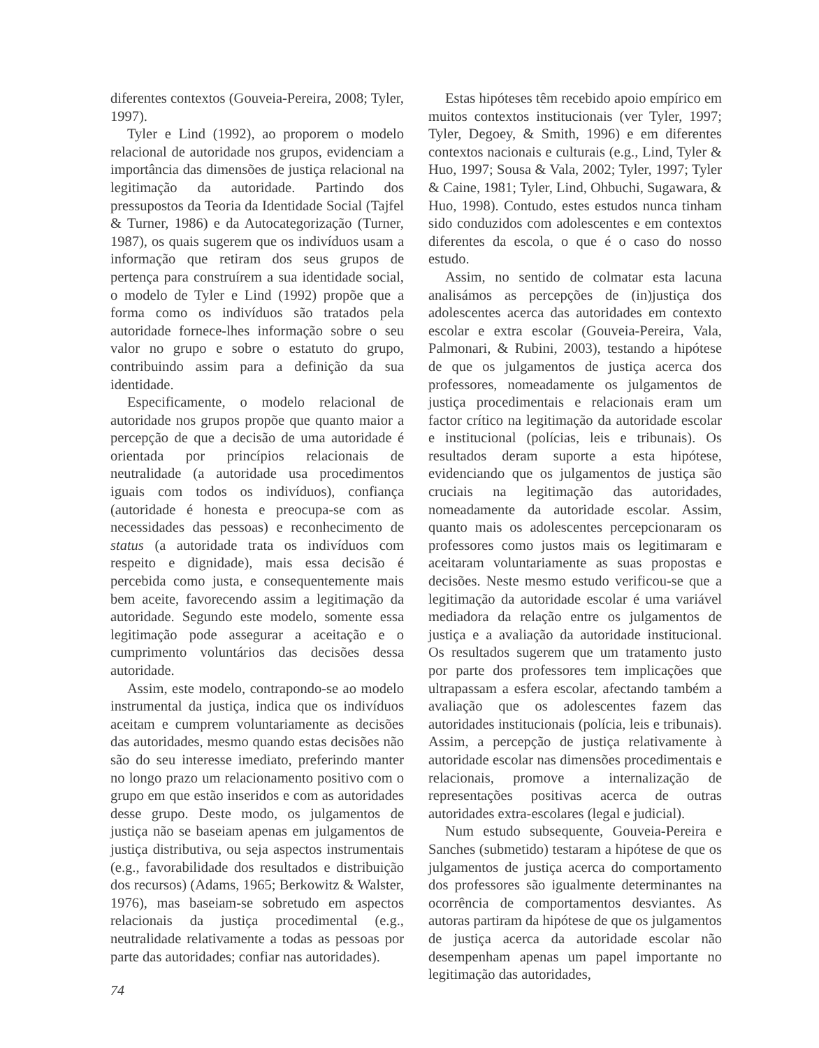diferentes contextos (Gouveia-Pereira, 2008; Tyler, 1997).
Tyler e Lind (1992), ao proporem o modelo relacional de autoridade nos grupos, evidenciam a importância das dimensões de justiça relacional na legitimação da autoridade. Partindo dos pressupostos da Teoria da Identidade Social (Tajfel & Turner, 1986) e da Autocategorização (Turner, 1987), os quais sugerem que os indivíduos usam a informação que retiram dos seus grupos de pertença para construírem a sua identidade social, o modelo de Tyler e Lind (1992) propõe que a forma como os indivíduos são tratados pela autoridade fornece-lhes informação sobre o seu valor no grupo e sobre o estatuto do grupo, contribuindo assim para a definição da sua identidade.
Especificamente, o modelo relacional de autoridade nos grupos propõe que quanto maior a percepção de que a decisão de uma autoridade é orientada por princípios relacionais de neutralidade (a autoridade usa procedimentos iguais com todos os indivíduos), confiança (autoridade é honesta e preocupa-se com as necessidades das pessoas) e reconhecimento de status (a autoridade trata os indivíduos com respeito e dignidade), mais essa decisão é percebida como justa, e consequentemente mais bem aceite, favorecendo assim a legitimação da autoridade. Segundo este modelo, somente essa legitimação pode assegurar a aceitação e o cumprimento voluntários das decisões dessa autoridade.
Assim, este modelo, contrapondo-se ao modelo instrumental da justiça, indica que os indivíduos aceitam e cumprem voluntariamente as decisões das autoridades, mesmo quando estas decisões não são do seu interesse imediato, preferindo manter no longo prazo um relacionamento positivo com o grupo em que estão inseridos e com as autoridades desse grupo. Deste modo, os julgamentos de justiça não se baseiam apenas em julgamentos de justiça distributiva, ou seja aspectos instrumentais (e.g., favorabilidade dos resultados e distribuição dos recursos) (Adams, 1965; Berkowitz & Walster, 1976), mas baseiam-se sobretudo em aspectos relacionais da justiça procedimental (e.g., neutralidade relativamente a todas as pessoas por parte das autoridades; confiar nas autoridades).
Estas hipóteses têm recebido apoio empírico em muitos contextos institucionais (ver Tyler, 1997; Tyler, Degoey, & Smith, 1996) e em diferentes contextos nacionais e culturais (e.g., Lind, Tyler & Huo, 1997; Sousa & Vala, 2002; Tyler, 1997; Tyler & Caine, 1981; Tyler, Lind, Ohbuchi, Sugawara, & Huo, 1998). Contudo, estes estudos nunca tinham sido conduzidos com adolescentes e em contextos diferentes da escola, o que é o caso do nosso estudo.
Assim, no sentido de colmatar esta lacuna analisámos as percepções de (in)justiça dos adolescentes acerca das autoridades em contexto escolar e extra escolar (Gouveia-Pereira, Vala, Palmonari, & Rubini, 2003), testando a hipótese de que os julgamentos de justiça acerca dos professores, nomeadamente os julgamentos de justiça procedimentais e relacionais eram um factor crítico na legitimação da autoridade escolar e institucional (polícias, leis e tribunais). Os resultados deram suporte a esta hipótese, evidenciando que os julgamentos de justiça são cruciais na legitimação das autoridades, nomeadamente da autoridade escolar. Assim, quanto mais os adolescentes percepcionaram os professores como justos mais os legitimaram e aceitaram voluntariamente as suas propostas e decisões. Neste mesmo estudo verificou-se que a legitimação da autoridade escolar é uma variável mediadora da relação entre os julgamentos de justiça e a avaliação da autoridade institucional. Os resultados sugerem que um tratamento justo por parte dos professores tem implicações que ultrapassam a esfera escolar, afectando também a avaliação que os adolescentes fazem das autoridades institucionais (polícia, leis e tribunais). Assim, a percepção de justiça relativamente à autoridade escolar nas dimensões procedimentais e relacionais, promove a internalização de representações positivas acerca de outras autoridades extra-escolares (legal e judicial).
Num estudo subsequente, Gouveia-Pereira e Sanches (submetido) testaram a hipótese de que os julgamentos de justiça acerca do comportamento dos professores são igualmente determinantes na ocorrência de comportamentos desviantes. As autoras partiram da hipótese de que os julgamentos de justiça acerca da autoridade escolar não desempenham apenas um papel importante no legitimação das autoridades,
74